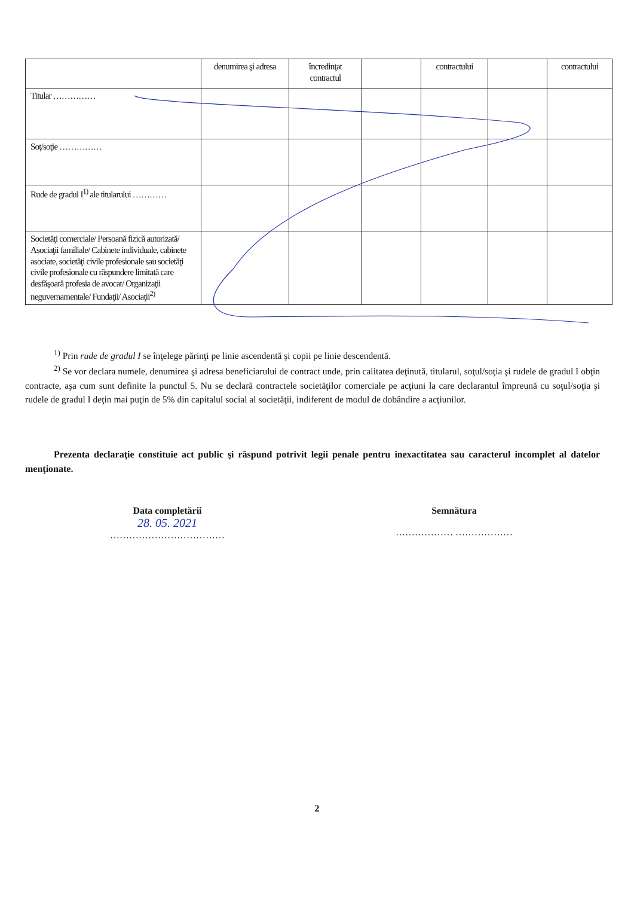| | denumirea şi adresa | încredinţat contractul | | contractului | | contractului |
| Titular …………… | | | | | | |
| Soţ/soţie …………… | | | | | | |
| Rude de gradul I<sup>1)</sup> ale titularului ………… | | | | | | |
| Societăţi comerciale/ Persoană fizică autorizată/ Asociaţii familiale/ Cabinete individuale, cabinete asociate, societăţi civile profesionale sau societăţi civile profesionale cu răspundere limitată care desfăşoară profesia de avocat/ Organizaţii neguvernamentale/ Fundaţii/ Asociaţii<sup>2)</sup> | | | | | | |
<sup>1)</sup> Prin rude de gradul I se înţelege părinţi pe linie ascendentă şi copii pe linie descendentă.
<sup>2)</sup> Se vor declara numele, denumirea şi adresa beneficiarului de contract unde, prin calitatea deţinută, titularul, soţul/soţia şi rudele de gradul I obţin contracte, aşa cum sunt definite la punctul 5. Nu se declară contractele societăţilor comerciale pe acţiuni la care declarantul împreună cu soţul/soţia şi rudele de gradul I deţin mai puţin de 5% din capitalul social al societăţii, indiferent de modul de dobândire a acţiunilor.
Prezenta declaraţie constituie act public şi răspund potrivit legii penale pentru inexactitatea sau caracterul incomplet al datelor menţionate.
Data completării
28. 05. 2021
………………………………
Semnătura
……………… ………………
2